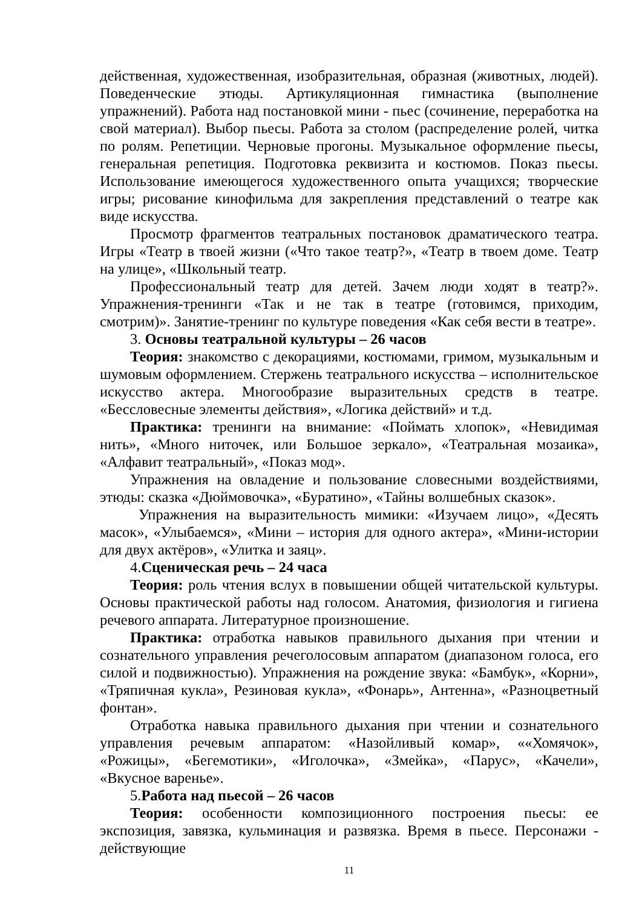действенная, художественная, изобразительная, образная (животных, людей). Поведенческие этюды. Артикуляционная гимнастика (выполнение упражнений). Работа над постановкой мини - пьес (сочинение, переработка на свой материал). Выбор пьесы. Работа за столом (распределение ролей, читка по ролям. Репетиции. Черновые прогоны. Музыкальное оформление пьесы, генеральная репетиция. Подготовка реквизита и костюмов. Показ пьесы. Использование имеющегося художественного опыта учащихся; творческие игры; рисование кинофильма для закрепления представлений о театре как виде искусства.
Просмотр фрагментов театральных постановок драматического театра. Игры «Театр в твоей жизни («Что такое театр?», «Театр в твоем доме. Театр на улице», «Школьный театр.
Профессиональный театр для детей. Зачем люди ходят в театр?». Упражнения-тренинги «Так и не так в театре (готовимся, приходим, смотрим)». Занятие-тренинг по культуре поведения «Как себя вести в театре».
3. Основы театральной культуры – 26 часов
Теория: знакомство с декорациями, костюмами, гримом, музыкальным и шумовым оформлением. Стержень театрального искусства – исполнительское искусство актера. Многообразие выразительных средств в театре. «Бессловесные элементы действия», «Логика действий» и т.д.
Практика: тренинги на внимание: «Поймать хлопок», «Невидимая нить», «Много ниточек, или Большое зеркало», «Театральная мозаика», «Алфавит театральный», «Показ мод».
Упражнения на овладение и пользование словесными воздействиями, этюды: сказка «Дюймовочка», «Буратино», «Тайны волшебных сказок».
Упражнения на выразительность мимики: «Изучаем лицо», «Десять масок», «Улыбаемся», «Мини – история для одного актера», «Мини-истории для двух актёров», «Улитка и заяц».
4.Сценическая речь – 24 часа
Теория: роль чтения вслух в повышении общей читательской культуры. Основы практической работы над голосом. Анатомия, физиология и гигиена речевого аппарата. Литературное произношение.
Практика: отработка навыков правильного дыхания при чтении и сознательного управления речеголосовым аппаратом (диапазоном голоса, его силой и подвижностью). Упражнения на рождение звука: «Бамбук», «Корни», «Тряпичная кукла», Резиновая кукла», «Фонарь», Антенна», «Разноцветный фонтан».
Отработка навыка правильного дыхания при чтении и сознательного управления речевым аппаратом: «Назойливый комар», ««Хомячок», «Рожицы», «Бегемотики», «Иголочка», «Змейка», «Парус», «Качели», «Вкусное варенье».
5.Работа над пьесой – 26 часов
Теория: особенности композиционного построения пьесы: ее экспозиция, завязка, кульминация и развязка. Время в пьесе. Персонажи - действующие
11